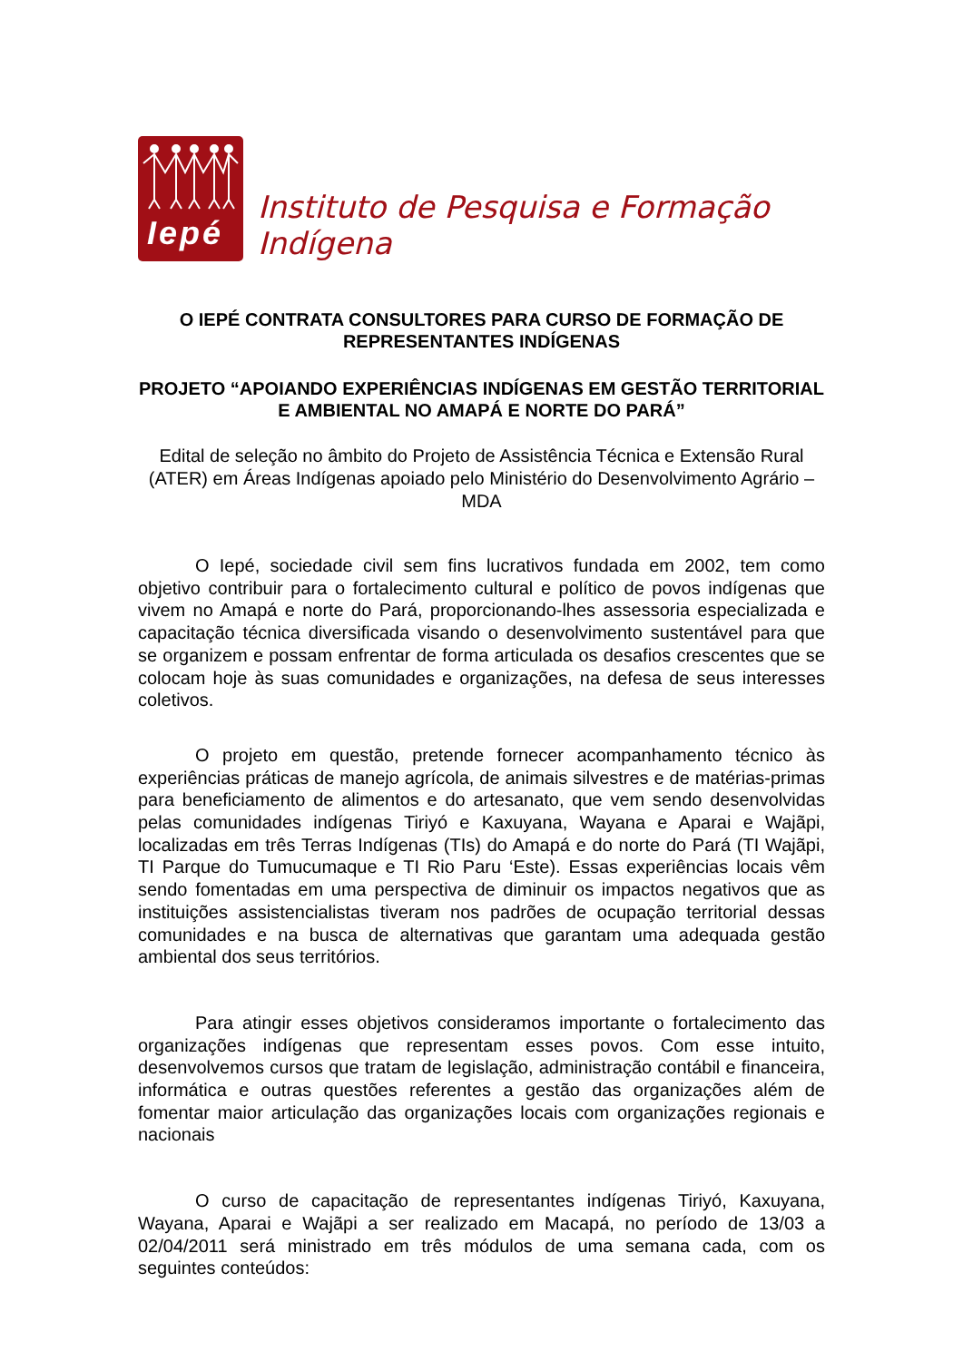Iepé
Instituto de Pesquisa e Formação Indígena
O IEPÉ CONTRATA CONSULTORES PARA CURSO DE FORMAÇÃO DE REPRESENTANTES INDÍGENAS
PROJETO “APOIANDO EXPERIÊNCIAS INDÍGENAS EM GESTÃO TERRITORIAL E AMBIENTAL NO AMAPÁ E NORTE DO PARÁ”
Edital de seleção no âmbito do Projeto de Assistência Técnica e Extensão Rural (ATER) em Áreas Indígenas apoiado pelo Ministério do Desenvolvimento Agrário – MDA
O Iepé, sociedade civil sem fins lucrativos fundada em 2002, tem como objetivo contribuir para o fortalecimento cultural e político de povos indígenas que vivem no Amapá e norte do Pará, proporcionando-lhes assessoria especializada e capacitação técnica diversificada visando o desenvolvimento sustentável para que se organizem e possam enfrentar de forma articulada os desafios crescentes que se colocam hoje às suas comunidades e organizações, na defesa de seus interesses coletivos.
O projeto em questão, pretende fornecer acompanhamento técnico às experiências práticas de manejo agrícola, de animais silvestres e de matérias-primas para beneficiamento de alimentos e do artesanato, que vem sendo desenvolvidas pelas comunidades indígenas Tiriyó e Kaxuyana, Wayana e Aparai e Wajãpi, localizadas em três Terras Indígenas (TIs) do Amapá e do norte do Pará (TI Wajãpi, TI Parque do Tumucumaque e TI Rio Paru ‘Este). Essas experiências locais vêm sendo fomentadas em uma perspectiva de diminuir os impactos negativos que as instituições assistencialistas tiveram nos padrões de ocupação territorial dessas comunidades e na busca de alternativas que garantam uma adequada gestão ambiental dos seus territórios.
Para atingir esses objetivos consideramos importante o fortalecimento das organizações indígenas que representam esses povos. Com esse intuito, desenvolvemos cursos que tratam de legislação, administração contábil e financeira, informática e outras questões referentes a gestão das organizações além de fomentar maior articulação das organizações locais com organizações regionais e nacionais
O curso de capacitação de representantes indígenas Tiriyó, Kaxuyana, Wayana, Aparai e Wajãpi a ser realizado em Macapá, no período de 13/03 a 02/04/2011 será ministrado em três módulos de uma semana cada, com os seguintes conteúdos: